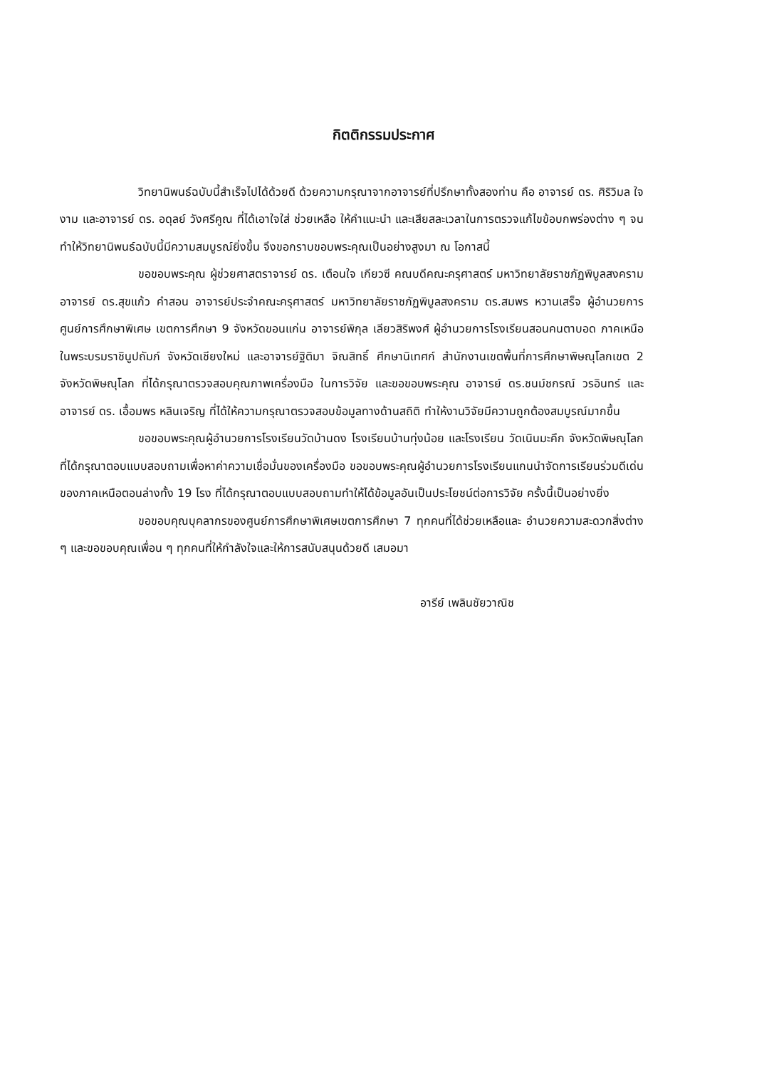กิตติกรรมประกาศ
วิทยานิพนธ์ฉบับนี้สำเร็จไปได้ด้วยดี ด้วยความกรุณาจากอาจารย์ที่ปรึกษาทั้งสองท่าน คือ อาจารย์ ดร. ศิริวิมล ใจงาม และอาจารย์ ดร. อดุลย์ วังศรีคูณ ที่ได้เอาใจใส่ ช่วยเหลือ ให้คำแนะนำ และเสียสละเวลาในการตรวจแก้ไขข้อบกพร่องต่าง ๆ จนทำให้วิทยานิพนธ์ฉบับนี้มีความสมบูรณ์ยิ่งขึ้น จึงขอกราบขอบพระคุณเป็นอย่างสูงมา ณ โอกาสนี้
ขอขอบพระคุณ ผู้ช่วยศาสตราจารย์ ดร. เตือนใจ เกียวซี คณบดีคณะครุศาสตร์ มหาวิทยาลัยราชภัฏพิบูลสงคราม อาจารย์ ดร.สุขแก้ว คำสอน อาจารย์ประจำคณะครุศาสตร์ มหาวิทยาลัยราชภัฏพิบูลสงคราม ดร.สมพร หวานเสร็จ ผู้อำนวยการศูนย์การศึกษาพิเศษ เขตการศึกษา 9 จังหวัดขอนแก่น อาจารย์พิกุล เลียวสิริพงศ์ ผู้อำนวยการโรงเรียนสอนคนตาบอด ภาคเหนือในพระบรมราชินูปถัมภ์ จังหวัดเชียงใหม่ และอาจารย์ฐิติมา จิณสิทธิ์ ศึกษานิเทศก์ สำนักงานเขตพื้นที่การศึกษาพิษณุโลกเขต 2 จังหวัดพิษณุโลก ที่ได้กรุณาตรวจสอบคุณภาพเครื่องมือ ในการวิจัย และขอขอบพระคุณ อาจารย์ ดร.ชนม์ชกรณ์ วรอินทร์ และอาจารย์ ดร. เอื้อมพร หลินเจริญ ที่ได้ให้ความกรุณาตรวจสอบข้อมูลทางด้านสถิติ ทำให้งานวิจัยมีความถูกต้องสมบูรณ์มากขึ้น
ขอขอบพระคุณผู้อำนวยการโรงเรียนวัดบ้านดง โรงเรียนบ้านทุ่งน้อย และโรงเรียน วัดเนินมะคึก จังหวัดพิษณุโลก ที่ได้กรุณาตอบแบบสอบถามเพื่อหาค่าความเชื่อมั่นของเครื่องมือ ขอขอบพระคุณผู้อำนวยการโรงเรียนแกนนำจัดการเรียนร่วมดีเด่นของภาคเหนือตอนล่างทั้ง 19 โรง ที่ได้กรุณาตอบแบบสอบถามทำให้ได้ข้อมูลอันเป็นประโยชน์ต่อการวิจัย ครั้งนี้เป็นอย่างยิ่ง
ขอขอบคุณบุคลากรของศูนย์การศึกษาพิเศษเขตการศึกษา 7 ทุกคนที่ได้ช่วยเหลือและ อำนวยความสะดวกสิ่งต่าง ๆ และขอขอบคุณเพื่อน ๆ ทุกคนที่ให้กำลังใจและให้การสนับสนุนด้วยดี เสมอมา
อารีย์ เพลินชัยวาณิช